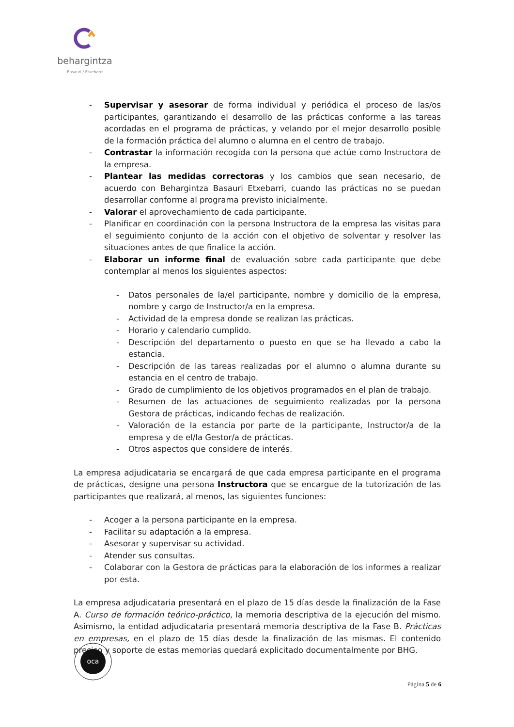behargintza
Basauri / Etxebarri
- Supervisar y asesorar de forma individual y periódica el proceso de las/os participantes, garantizando el desarrollo de las prácticas conforme a las tareas acordadas en el programa de prácticas, y velando por el mejor desarrollo posible de la formación práctica del alumno o alumna en el centro de trabajo.
- Contrastar la información recogida con la persona que actúe como Instructora de la empresa.
- Plantear las medidas correctoras y los cambios que sean necesario, de acuerdo con Behargintza Basauri Etxebarri, cuando las prácticas no se puedan desarrollar conforme al programa previsto inicialmente.
- Valorar el aprovechamiento de cada participante.
- Planificar en coordinación con la persona Instructora de la empresa las visitas para el seguimiento conjunto de la acción con el objetivo de solventar y resolver las situaciones antes de que finalice la acción.
- Elaborar un informe final de evaluación sobre cada participante que debe contemplar al menos los siguientes aspectos:
- Datos personales de la/el participante, nombre y domicilio de la empresa, nombre y cargo de Instructor/a en la empresa.
- Actividad de la empresa donde se realizan las prácticas.
- Horario y calendario cumplido.
- Descripción del departamento o puesto en que se ha llevado a cabo la estancia.
- Descripción de las tareas realizadas por el alumno o alumna durante su estancia en el centro de trabajo.
- Grado de cumplimiento de los objetivos programados en el plan de trabajo.
- Resumen de las actuaciones de seguimiento realizadas por la persona Gestora de prácticas, indicando fechas de realización.
- Valoración de la estancia por parte de la participante, Instructor/a de la empresa y de el/la Gestor/a de prácticas.
- Otros aspectos que considere de interés.
La empresa adjudicataria se encargará de que cada empresa participante en el programa de prácticas, designe una persona Instructora que se encargue de la tutorización de las participantes que realizará, al menos, las siguientes funciones:
- Acoger a la persona participante en la empresa.
- Facilitar su adaptación a la empresa.
- Asesorar y supervisar su actividad.
- Atender sus consultas.
- Colaborar con la Gestora de prácticas para la elaboración de los informes a realizar por esta.
La empresa adjudicataria presentará en el plazo de 15 días desde la finalización de la Fase A. Curso de formación teórico-práctico, la memoria descriptiva de la ejecución del mismo. Asimismo, la entidad adjudicataria presentará memoria descriptiva de la Fase B. Prácticas en empresas, en el plazo de 15 días desde la finalización de las mismas. El contenido preciso y soporte de estas memorias quedará explicitado documentalmente por BHG.
oca
Página 5 de 6